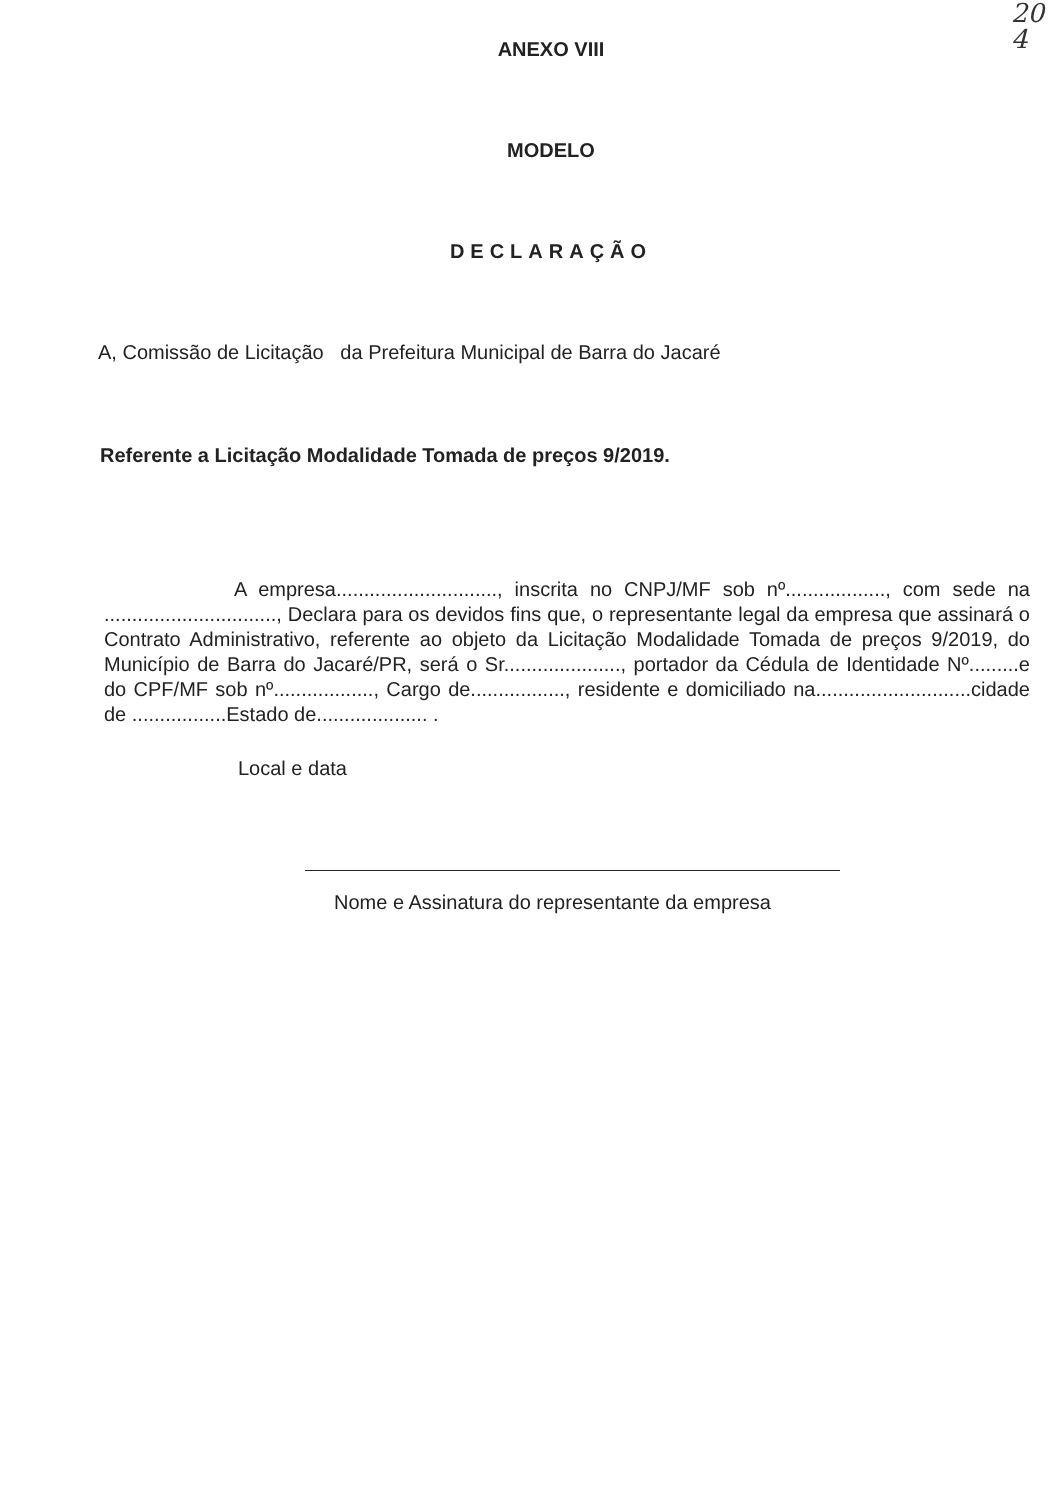20
4
ANEXO VIII
MODELO
DECLARAÇÃO
A, Comissão de Licitação da Prefeitura Municipal de Barra do Jacaré
Referente a Licitação Modalidade Tomada de preços 9/2019.
A empresa............................., inscrita no CNPJ/MF sob nº.................., com sede na ..............................., Declara para os devidos fins que, o representante legal da empresa que assinará o Contrato Administrativo, referente ao objeto da Licitação Modalidade Tomada de preços 9/2019, do Município de Barra do Jacaré/PR, será o Sr....................., portador da Cédula de Identidade Nº.........e do CPF/MF sob nº.................., Cargo de................., residente e domiciliado na............................cidade de .................Estado de.................... .
Local e data
Nome e Assinatura do representante da empresa